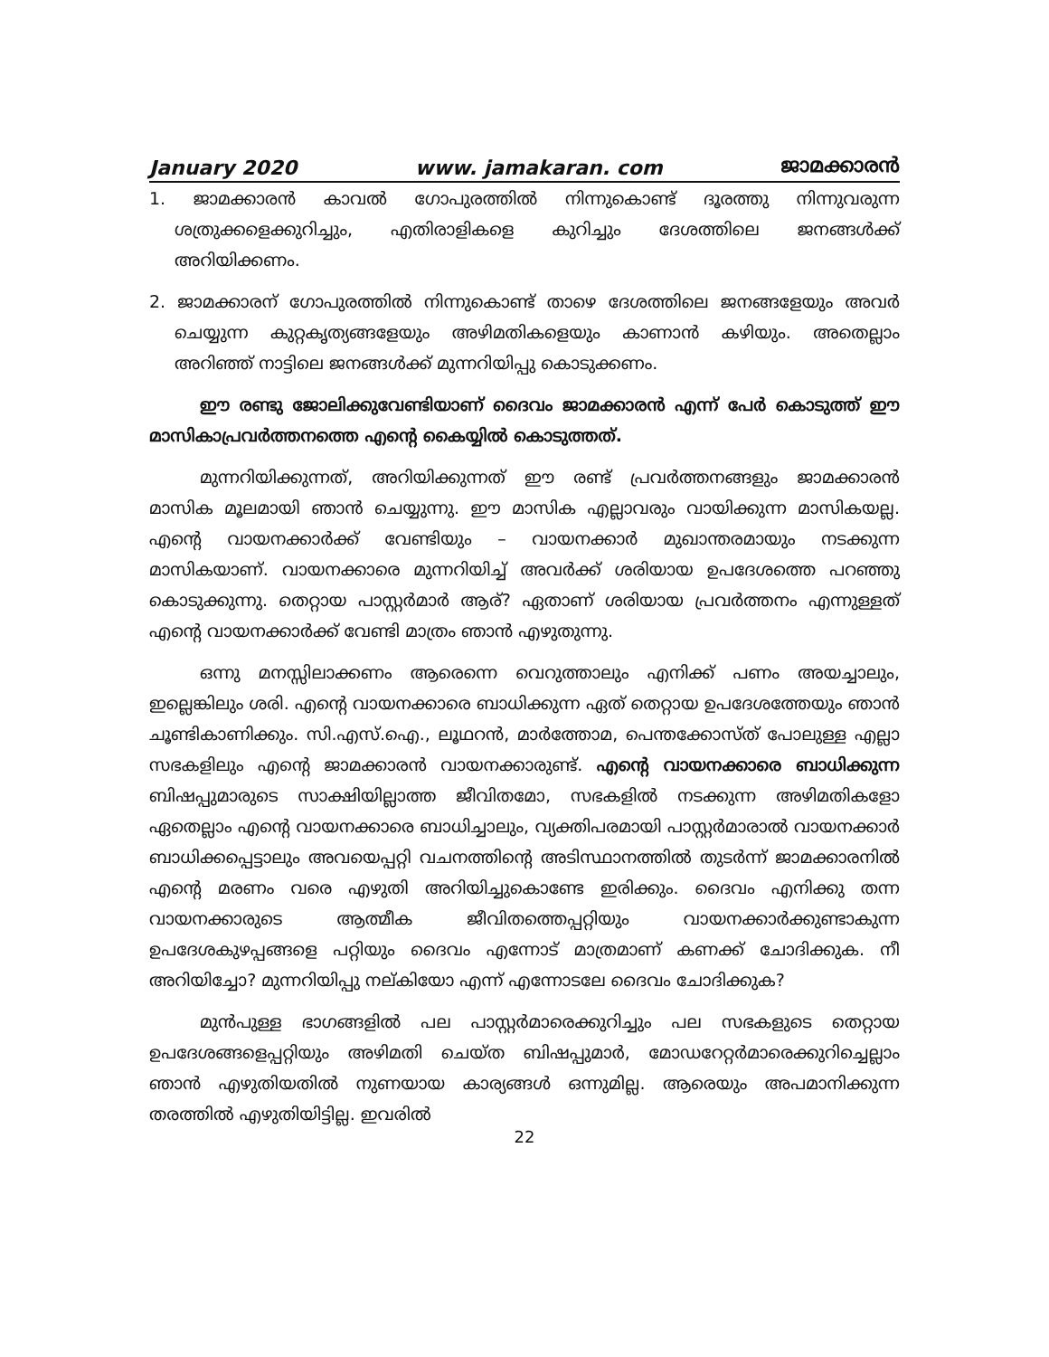January 2020 www. jamakaran. com ജാമക്കാരൻ
1. ജാമക്കാരൻ കാവൽ ഗോപുരത്തിൽ നിന്നുകൊണ്ട് ദൂരത്തു നിന്നുവരുന്ന ശത്രുക്കളെക്കുറിച്ചും, എതിരാളികളെ കുറിച്ചും ദേശത്തിലെ ജനങ്ങൾക്ക് അറിയിക്കണം.
2. ജാമക്കാരന് ഗോപുരത്തിൽ നിന്നുകൊണ്ട് താഴെ ദേശത്തിലെ ജനങ്ങളേയും അവർ ചെയ്യുന്ന കുറ്റകൃത്യങ്ങളേയും അഴിമതികളെയും കാണാൻ കഴിയും. അതെല്ലാം അറിഞ്ഞ് നാട്ടിലെ ജനങ്ങൾക്ക് മുന്നറിയിപ്പു കൊടുക്കണം.
ഈ രണ്ടു ജോലിക്കുവേണ്ടിയാണ് ദൈവം ജാമക്കാരൻ എന്ന് പേർ കൊടുത്ത് ഈ മാസികാപ്രവർത്തനത്തെ എന്റെ കൈയ്യിൽ കൊടുത്തത്.
മുന്നറിയിക്കുന്നത്, അറിയിക്കുന്നത് ഈ രണ്ട് പ്രവർത്തനങ്ങളും ജാമക്കാരൻ മാസിക മൂലമായി ഞാൻ ചെയ്യുന്നു. ഈ മാസിക എല്ലാവരും വായിക്കുന്ന മാസികയല്ല. എന്റെ വായനക്കാർക്ക് വേണ്ടിയും – വായനക്കാർ മുഖാന്തരമായും നടക്കുന്ന മാസികയാണ്. വായനക്കാരെ മുന്നറിയിച്ച് അവർക്ക് ശരിയായ ഉപദേശത്തെ പറഞ്ഞു കൊടുക്കുന്നു. തെറ്റായ പാസ്റ്റർമാർ ആര്? ഏതാണ് ശരിയായ പ്രവർത്തനം എന്നുള്ളത് എന്റെ വായനക്കാർക്ക് വേണ്ടി മാത്രം ഞാൻ എഴുതുന്നു.
ഒന്നു മനസ്സിലാക്കണം ആരെന്നെ വെറുത്താലും എനിക്ക് പണം അയച്ചാലും, ഇല്ലെങ്കിലും ശരി. എന്റെ വായനക്കാരെ ബാധിക്കുന്ന ഏത് തെറ്റായ ഉപദേശത്തേയും ഞാൻ ചൂണ്ടികാണിക്കും. സി.എസ്.ഐ., ലൂഥറൻ, മാർത്തോമ, പെന്തക്കോസ്ത് പോലുള്ള എല്ലാ സഭകളിലും എന്റെ ജാമക്കാരൻ വായനക്കാരുണ്ട്. എന്റെ വായനക്കാരെ ബാധിക്കുന്ന ബിഷപ്പുമാരുടെ സാക്ഷിയില്ലാത്ത ജീവിതമോ, സഭകളിൽ നടക്കുന്ന അഴിമതികളോ ഏതെല്ലാം എന്റെ വായനക്കാരെ ബാധിച്ചാലും, വ്യക്തിപരമായി പാസ്റ്റർമാരാൽ വായനക്കാർ ബാധിക്കപ്പെട്ടാലും അവയെപ്പറ്റി വചനത്തിന്റെ അടിസ്ഥാനത്തിൽ തുടർന്ന് ജാമക്കാരനിൽ എന്റെ മരണം വരെ എഴുതി അറിയിച്ചുകൊണ്ടേ ഇരിക്കും. ദൈവം എനിക്കു തന്ന വായനക്കാരുടെ ആത്മീക ജീവിതത്തെപ്പറ്റിയും വായനക്കാർക്കുണ്ടാകുന്ന ഉപദേശകുഴപ്പങ്ങളെ പറ്റിയും ദൈവം എന്നോട് മാത്രമാണ് കണക്ക് ചോദിക്കുക. നീ അറിയിച്ചോ? മുന്നറിയിപ്പു നല്കിയോ എന്ന് എന്നോടലേ ദൈവം ചോദിക്കുക?
മുൻപുള്ള ഭാഗങ്ങളിൽ പല പാസ്റ്റർമാരെക്കുറിച്ചും പല സഭകളുടെ തെറ്റായ ഉപദേശങ്ങളെപ്പറ്റിയും അഴിമതി ചെയ്ത ബിഷപ്പുമാർ, മോഡറേറ്റർമാരെക്കുറിച്ചെല്ലാം ഞാൻ എഴുതിയതിൽ നുണയായ കാര്യങ്ങൾ ഒന്നുമില്ല. ആരെയും അപമാനിക്കുന്ന തരത്തിൽ എഴുതിയിട്ടില്ല. ഇവരിൽ
22